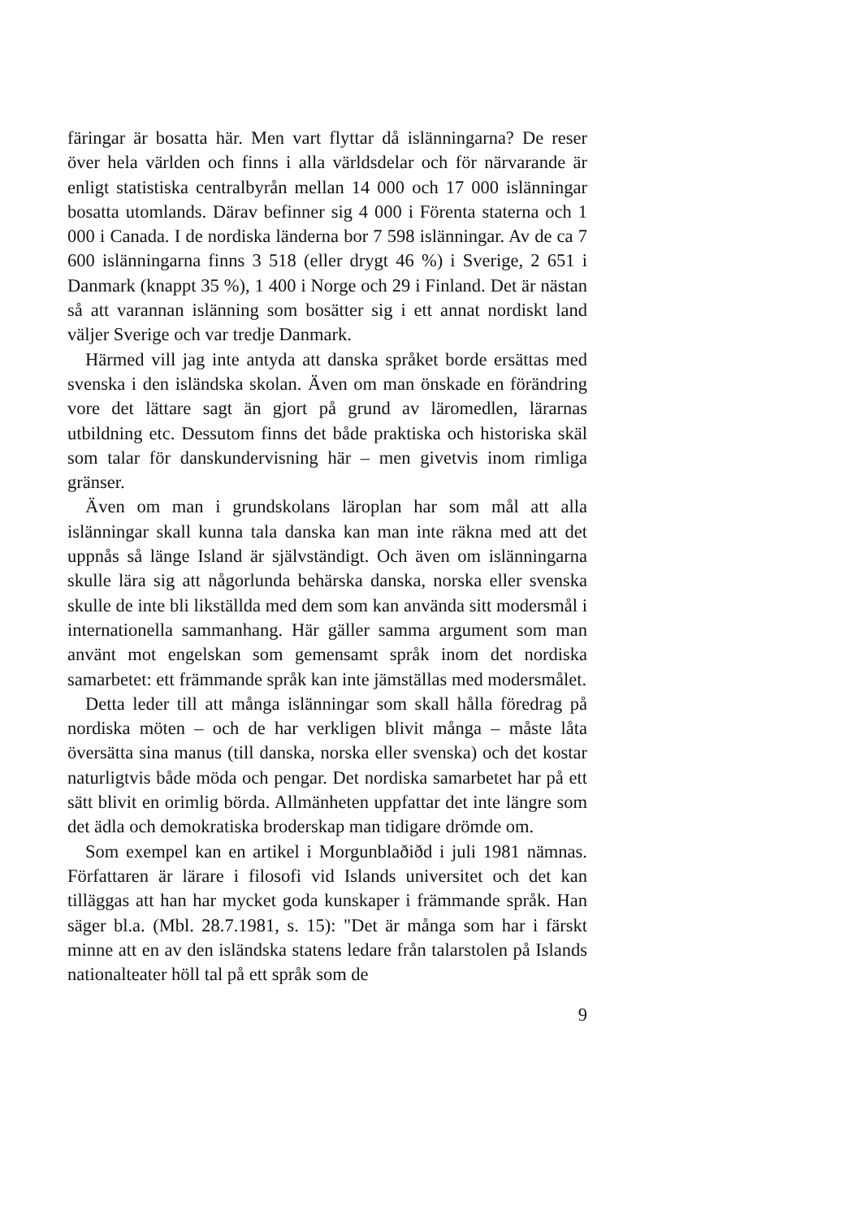färingar är bosatta här. Men vart flyttar då islänningarna? De reser över hela världen och finns i alla världsdelar och för närvarande är enligt statistiska centralbyrån mellan 14 000 och 17 000 islänningar bosatta utomlands. Därav befinner sig 4 000 i Förenta staterna och 1 000 i Canada. I de nordiska länderna bor 7 598 islänningar. Av de ca 7 600 islänningarna finns 3 518 (eller drygt 46 %) i Sverige, 2 651 i Danmark (knappt 35 %), 1 400 i Norge och 29 i Finland. Det är nästan så att varannan islänning som bosätter sig i ett annat nordiskt land väljer Sverige och var tredje Danmark.
Härmed vill jag inte antyda att danska språket borde ersättas med svenska i den isländska skolan. Även om man önskade en förändring vore det lättare sagt än gjort på grund av läromedlen, lärarnas utbildning etc. Dessutom finns det både praktiska och historiska skäl som talar för danskundervisning här – men givetvis inom rimliga gränser.
Även om man i grundskolans läroplan har som mål att alla islänningar skall kunna tala danska kan man inte räkna med att det uppnås så länge Island är självständigt. Och även om islänningarna skulle lära sig att någorlunda behärska danska, norska eller svenska skulle de inte bli likställda med dem som kan använda sitt modersmål i internationella sammanhang. Här gäller samma argument som man använt mot engelskan som gemensamt språk inom det nordiska samarbetet: ett främmande språk kan inte jämställas med modersmålet.
Detta leder till att många islänningar som skall hålla föredrag på nordiska möten – och de har verkligen blivit många – måste låta översätta sina manus (till danska, norska eller svenska) och det kostar naturligtvis både möda och pengar. Det nordiska samarbetet har på ett sätt blivit en orimlig börda. Allmänheten uppfattar det inte längre som det ädla och demokratiska broderskap man tidigare drömde om.
Som exempel kan en artikel i Morgunblaðiðd i juli 1981 nämnas. Författaren är lärare i filosofi vid Islands universitet och det kan tilläggas att han har mycket goda kunskaper i främmande språk. Han säger bl.a. (Mbl. 28.7.1981, s. 15): "Det är många som har i färskt minne att en av den isländska statens ledare från talarstolen på Islands nationalteater höll tal på ett språk som de
9